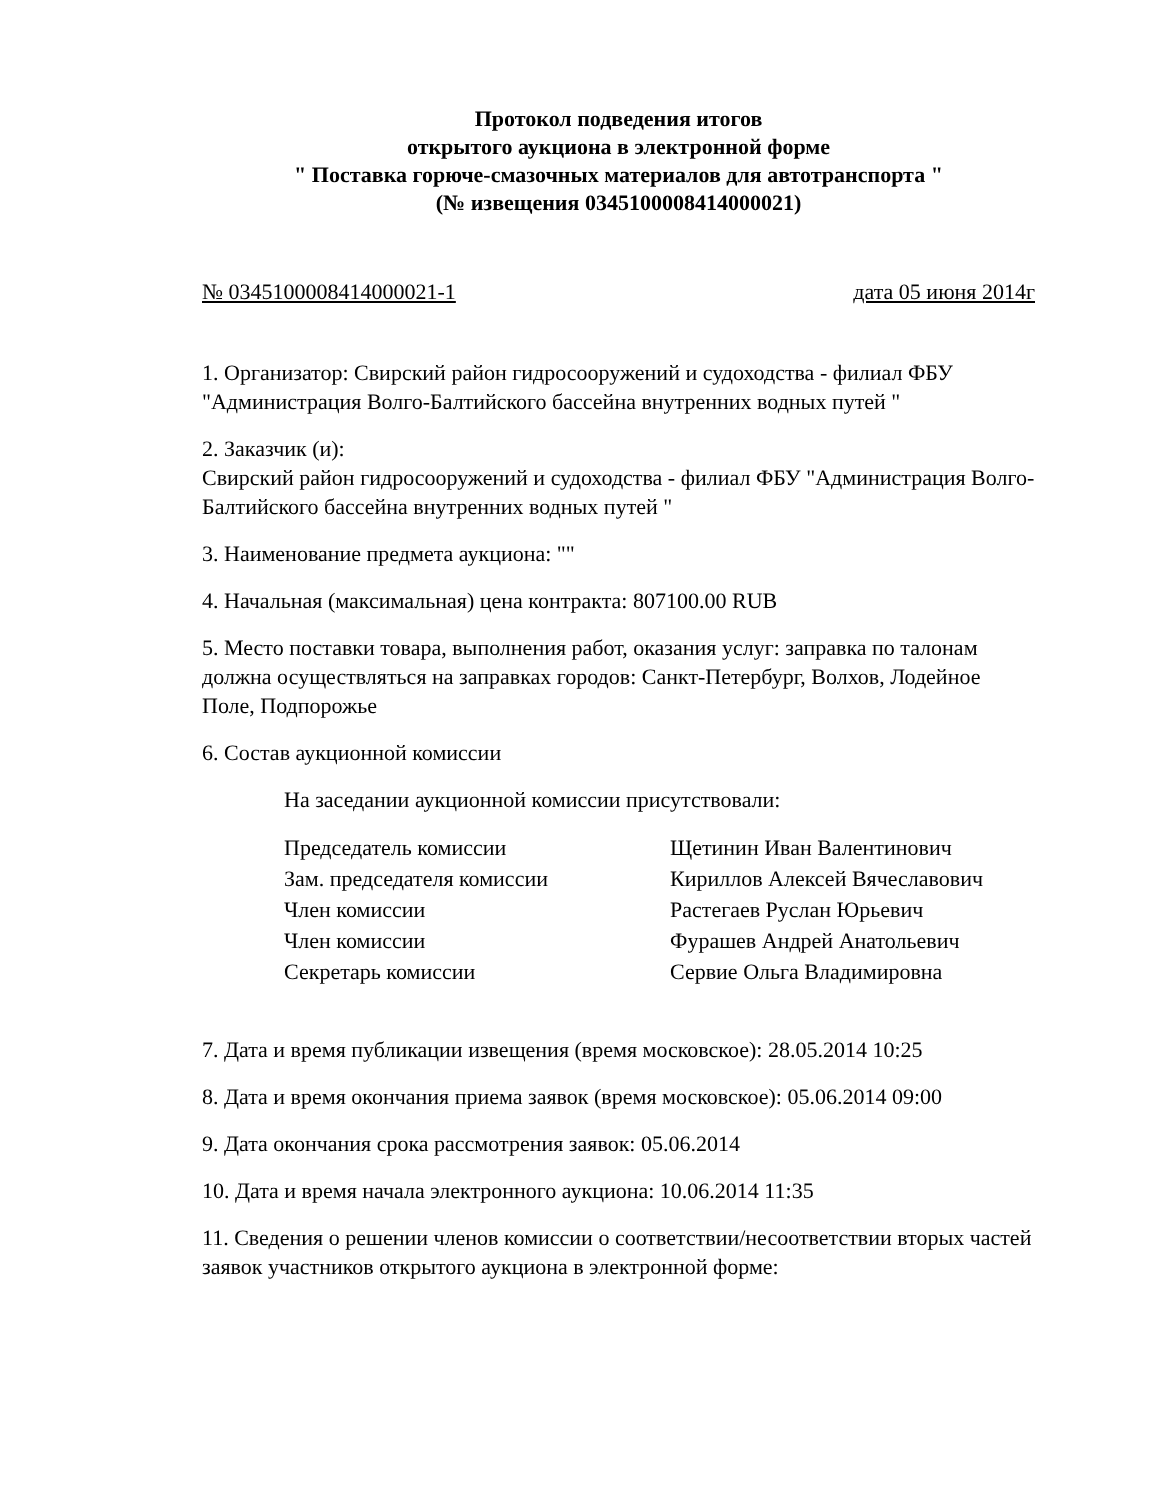Протокол подведения итогов
открытого аукциона в электронной форме
" Поставка горюче-смазочных материалов для автотранспорта "
(№ извещения 0345100008414000021)
№ 0345100008414000021-1 дата 05 июня 2014г
1. Организатор: Свирский район гидросооружений и судоходства - филиал ФБУ "Администрация Волго-Балтийского бассейна внутренних водных путей "
2. Заказчик (и):
Свирский район гидросооружений и судоходства - филиал ФБУ "Администрация Волго-Балтийского бассейна внутренних водных путей "
3. Наименование предмета аукциона: ""
4. Начальная (максимальная) цена контракта: 807100.00 RUB
5. Место поставки товара, выполнения работ, оказания услуг: заправка по талонам должна осуществляться на заправках городов: Санкт-Петербург, Волхов, Лодейное Поле, Подпорожье
6. Состав аукционной комиссии
На заседании аукционной комиссии присутствовали:
| Председатель комиссии | Щетинин Иван Валентинович |
| Зам. председателя комиссии | Кириллов Алексей Вячеславович |
| Член комиссии | Растегаев Руслан Юрьевич |
| Член комиссии | Фурашев Андрей Анатольевич |
| Секретарь комиссии | Сервие Ольга Владимировна |
7. Дата и время публикации извещения (время московское): 28.05.2014 10:25
8. Дата и время окончания приема заявок (время московское): 05.06.2014 09:00
9. Дата окончания срока рассмотрения заявок: 05.06.2014
10. Дата и время начала электронного аукциона: 10.06.2014 11:35
11. Сведения о решении членов комиссии о соответствии/несоответствии вторых частей заявок участников открытого аукциона в электронной форме: